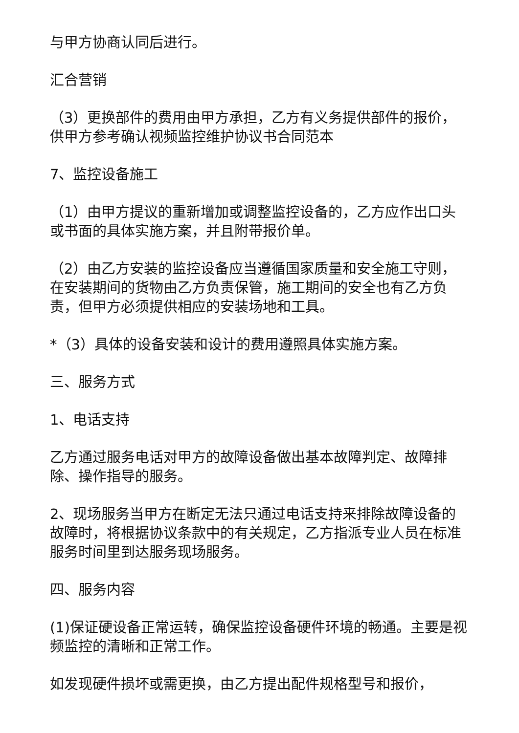与甲方协商认同后进行。
汇合营销
（3）更换部件的费用由甲方承担，乙方有义务提供部件的报价，供甲方参考确认视频监控维护协议书合同范本
7、监控设备施工
（1）由甲方提议的重新增加或调整监控设备的，乙方应作出口头或书面的具体实施方案，并且附带报价单。
（2）由乙方安装的监控设备应当遵循国家质量和安全施工守则，在安装期间的货物由乙方负责保管，施工期间的安全也有乙方负责，但甲方必须提供相应的安装场地和工具。
*（3）具体的设备安装和设计的费用遵照具体实施方案。
三、服务方式
1、电话支持
乙方通过服务电话对甲方的故障设备做出基本故障判定、故障排除、操作指导的服务。
2、现场服务当甲方在断定无法只通过电话支持来排除故障设备的故障时，将根据协议条款中的有关规定，乙方指派专业人员在标准服务时间里到达服务现场服务。
四、服务内容
(1)保证硬设备正常运转，确保监控设备硬件环境的畅通。主要是视频监控的清晰和正常工作。
如发现硬件损坏或需更换，由乙方提出配件规格型号和报价，